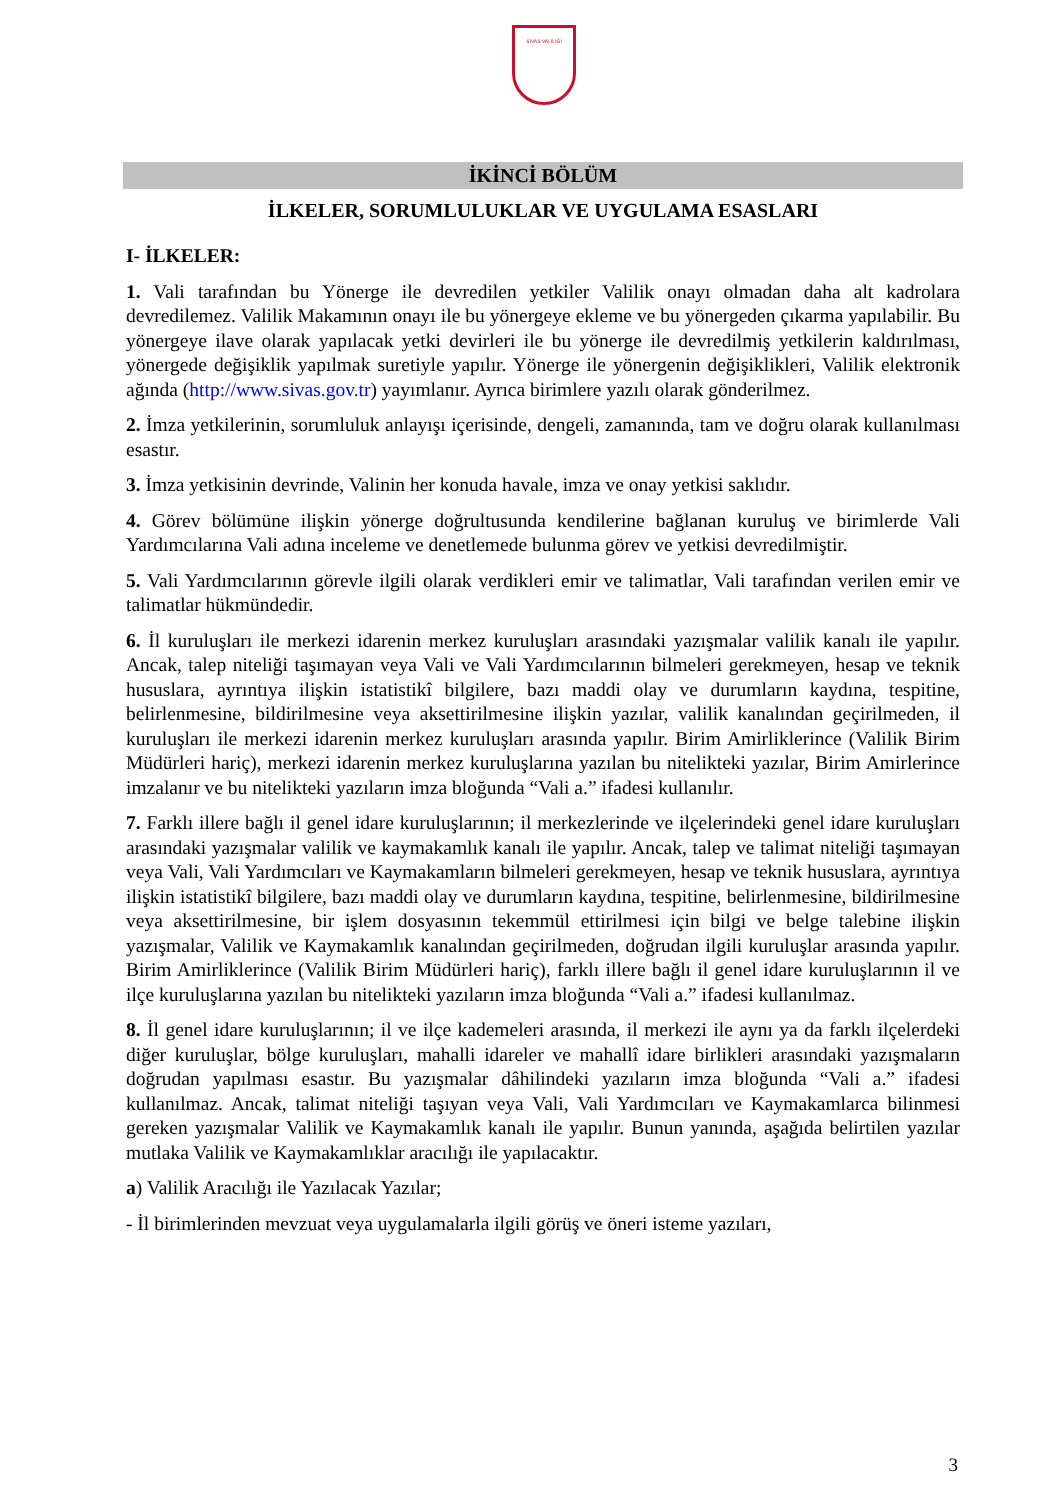SİVAS VALİLİĞİ
İKİNCİ BÖLÜM
İLKELER, SORUMLULUKLAR VE UYGULAMA ESASLARI
I- İLKELER:
1. Vali tarafından bu Yönerge ile devredilen yetkiler Valilik onayı olmadan daha alt kadrolara devredilemez. Valilik Makamının onayı ile bu yönergeye ekleme ve bu yönergeden çıkarma yapılabilir. Bu yönergeye ilave olarak yapılacak yetki devirleri ile bu yönerge ile devredilmiş yetkilerin kaldırılması, yönergede değişiklik yapılmak suretiyle yapılır. Yönerge ile yönergenin değişiklikleri, Valilik elektronik ağında (http://www.sivas.gov.tr) yayımlanır. Ayrıca birimlere yazılı olarak gönderilmez.
2. İmza yetkilerinin, sorumluluk anlayışı içerisinde, dengeli, zamanında, tam ve doğru olarak kullanılması esastır.
3. İmza yetkisinin devrinde, Valinin her konuda havale, imza ve onay yetkisi saklıdır.
4. Görev bölümüne ilişkin yönerge doğrultusunda kendilerine bağlanan kuruluş ve birimlerde Vali Yardımcılarına Vali adına inceleme ve denetlemede bulunma görev ve yetkisi devredilmiştir.
5. Vali Yardımcılarının görevle ilgili olarak verdikleri emir ve talimatlar, Vali tarafından verilen emir ve talimatlar hükmündedir.
6. İl kuruluşları ile merkezi idarenin merkez kuruluşları arasındaki yazışmalar valilik kanalı ile yapılır. Ancak, talep niteliği taşımayan veya Vali ve Vali Yardımcılarının bilmeleri gerekmeyen, hesap ve teknik hususlara, ayrıntıya ilişkin istatistikî bilgilere, bazı maddi olay ve durumların kaydına, tespitine, belirlenmesine, bildirilmesine veya aksettirilmesine ilişkin yazılar, valilik kanalından geçirilmeden, il kuruluşları ile merkezi idarenin merkez kuruluşları arasında yapılır. Birim Amirliklerince (Valilik Birim Müdürleri hariç), merkezi idarenin merkez kuruluşlarına yazılan bu nitelikteki yazılar, Birim Amirlerince imzalanır ve bu nitelikteki yazıların imza bloğunda “Vali a.” ifadesi kullanılır.
7. Farklı illere bağlı il genel idare kuruluşlarının; il merkezlerinde ve ilçelerindeki genel idare kuruluşları arasındaki yazışmalar valilik ve kaymakamlık kanalı ile yapılır. Ancak, talep ve talimat niteliği taşımayan veya Vali, Vali Yardımcıları ve Kaymakamların bilmeleri gerekmeyen, hesap ve teknik hususlara, ayrıntıya ilişkin istatistikî bilgilere, bazı maddi olay ve durumların kaydına, tespitine, belirlenmesine, bildirilmesine veya aksettirilmesine, bir işlem dosyasının tekemmül ettirilmesi için bilgi ve belge talebine ilişkin yazışmalar, Valilik ve Kaymakamlık kanalından geçirilmeden, doğrudan ilgili kuruluşlar arasında yapılır. Birim Amirliklerince (Valilik Birim Müdürleri hariç), farklı illere bağlı il genel idare kuruluşlarının il ve ilçe kuruluşlarına yazılan bu nitelikteki yazıların imza bloğunda “Vali a.” ifadesi kullanılmaz.
8. İl genel idare kuruluşlarının; il ve ilçe kademeleri arasında, il merkezi ile aynı ya da farklı ilçelerdeki diğer kuruluşlar, bölge kuruluşları, mahalli idareler ve mahallî idare birlikleri arasındaki yazışmaların doğrudan yapılması esastır. Bu yazışmalar dâhilindeki yazıların imza bloğunda “Vali a.” ifadesi kullanılmaz. Ancak, talimat niteliği taşıyan veya Vali, Vali Yardımcıları ve Kaymakamlarca bilinmesi gereken yazışmalar Valilik ve Kaymakamlık kanalı ile yapılır. Bunun yanında, aşağıda belirtilen yazılar mutlaka Valilik ve Kaymakamlıklar aracılığı ile yapılacaktır.
a) Valilik Aracılığı ile Yazılacak Yazılar;
- İl birimlerinden mevzuat veya uygulamalarla ilgili görüş ve öneri isteme yazıları,
3